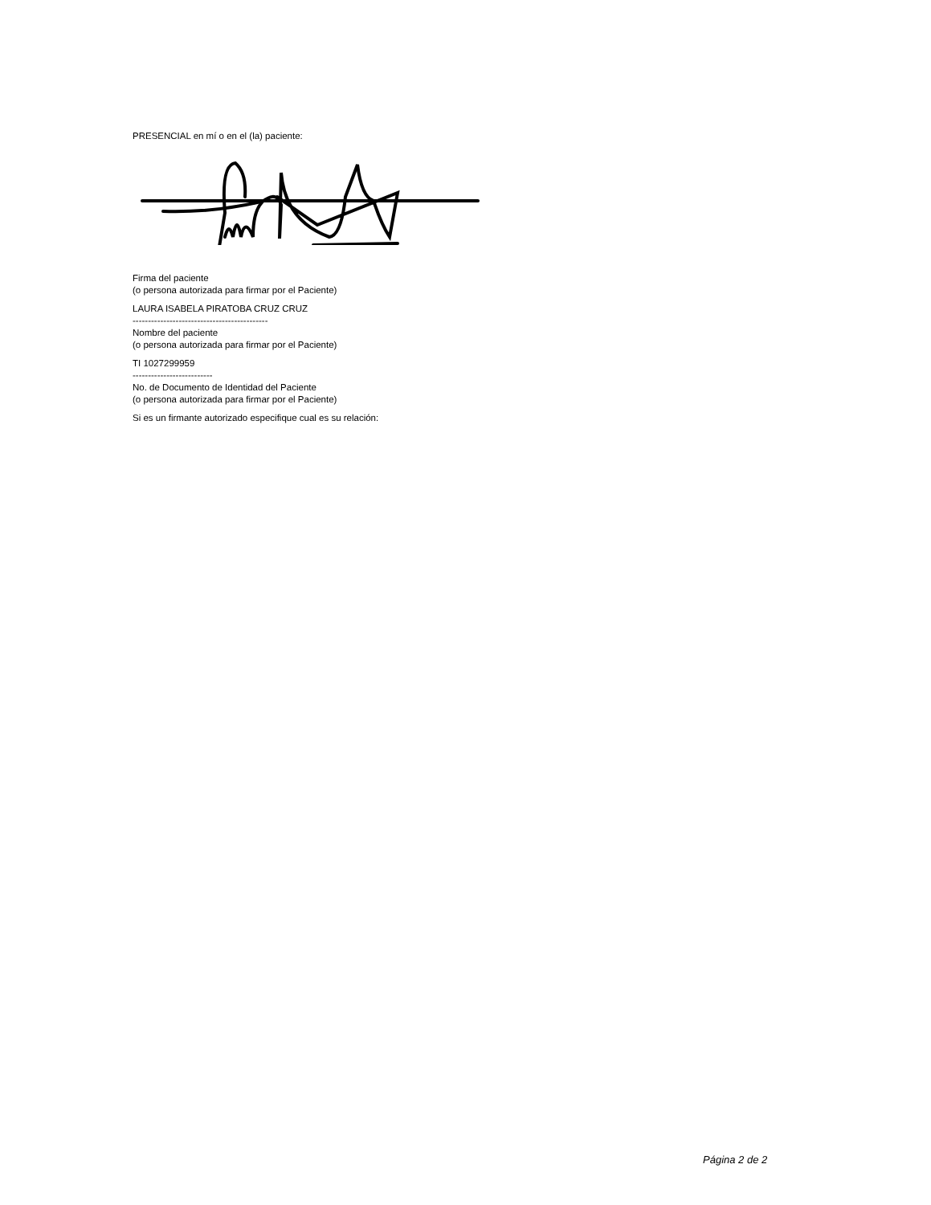PRESENCIAL en mí o en el (la) paciente:
Firma del paciente
(o persona autorizada para firmar por el Paciente)
LAURA ISABELA PIRATOBA CRUZ CRUZ
--------------------------------------------
Nombre del paciente
(o persona autorizada para firmar por el Paciente)
TI 1027299959
--------------------------
No. de Documento de Identidad del Paciente
(o persona autorizada para firmar por el Paciente)
Si es un firmante autorizado especifique cual es su relación:
Página 2 de 2